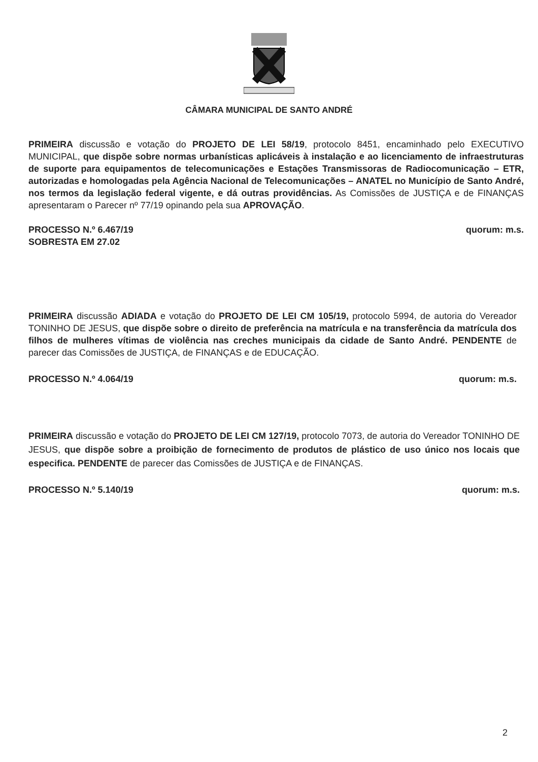CÂMARA MUNICIPAL DE SANTO ANDRÉ
PRIMEIRA discussão e votação do PROJETO DE LEI 58/19, protocolo 8451, encaminhado pelo EXECUTIVO MUNICIPAL, que dispõe sobre normas urbanísticas aplicáveis à instalação e ao licenciamento de infraestruturas de suporte para equipamentos de telecomunicações e Estações Transmissoras de Radiocomunicação – ETR, autorizadas e homologadas pela Agência Nacional de Telecomunicações – ANATEL no Município de Santo André, nos termos da legislação federal vigente, e dá outras providências. As Comissões de JUSTIÇA e de FINANÇAS apresentaram o Parecer nº 77/19 opinando pela sua APROVAÇÃO.
PROCESSO N.º 6.467/19 quorum: m.s.
SOBRESTA EM 27.02
PRIMEIRA discussão ADIADA e votação do PROJETO DE LEI CM 105/19, protocolo 5994, de autoria do Vereador TONINHO DE JESUS, que dispõe sobre o direito de preferência na matrícula e na transferência da matrícula dos filhos de mulheres vítimas de violência nas creches municipais da cidade de Santo André. PENDENTE de parecer das Comissões de JUSTIÇA, de FINANÇAS e de EDUCAÇÃO.
PROCESSO N.º 4.064/19 quorum: m.s.
PRIMEIRA discussão e votação do PROJETO DE LEI CM 127/19, protocolo 7073, de autoria do Vereador TONINHO DE JESUS, que dispõe sobre a proibição de fornecimento de produtos de plástico de uso único nos locais que especifica. PENDENTE de parecer das Comissões de JUSTIÇA e de FINANÇAS.
PROCESSO N.º 5.140/19 quorum: m.s.
2